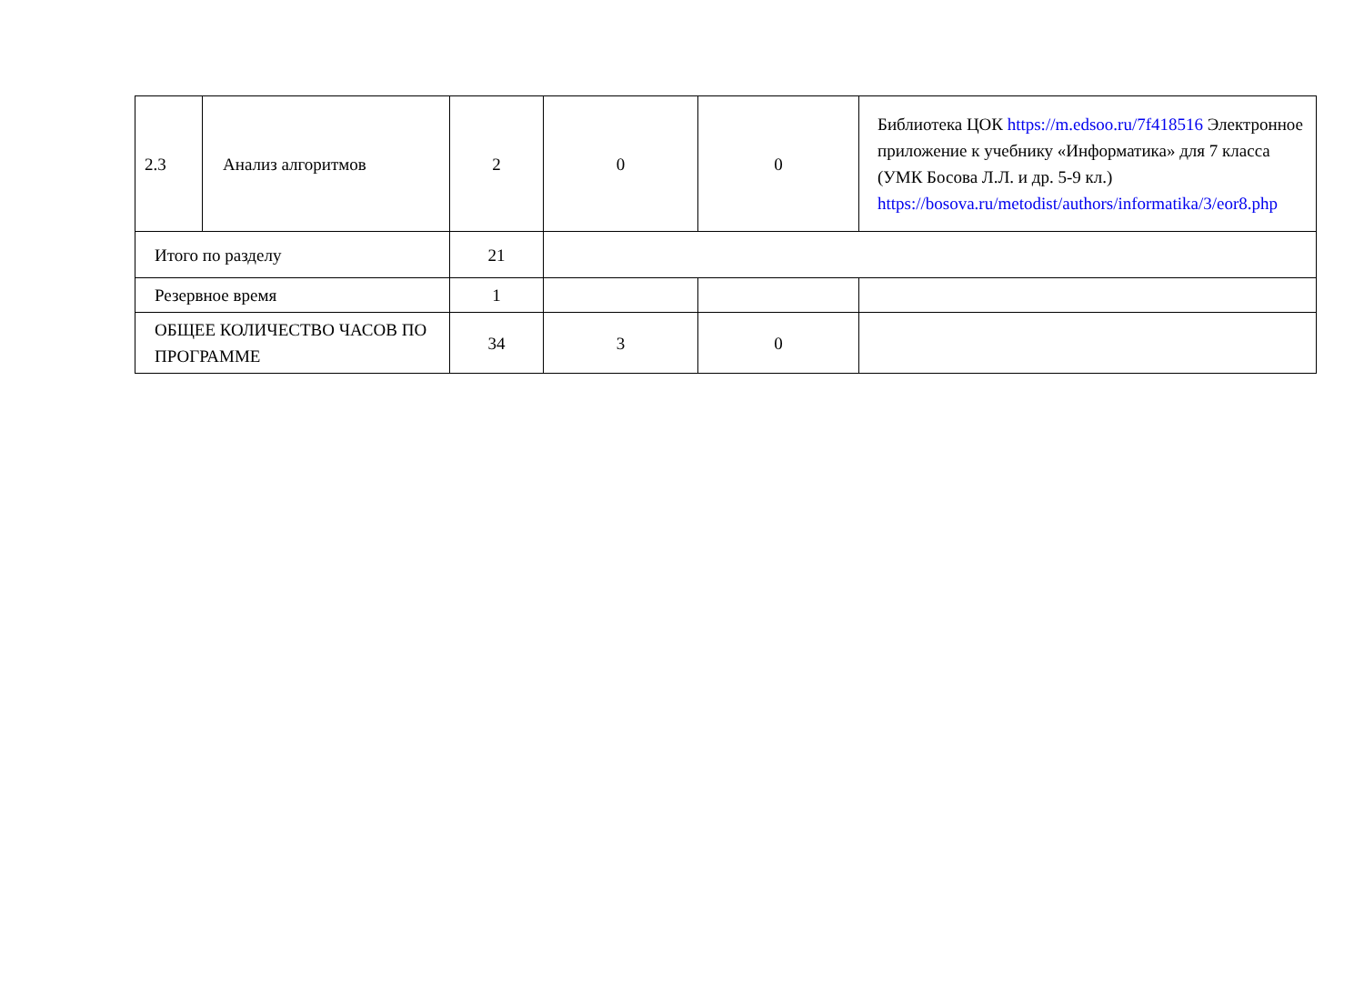| 2.3 | Анализ алгоритмов | 2 | 0 | 0 | Библиотека ЦОК https://m.edsoo.ru/7f418516 Электронное приложение к учебнику «Информатика» для 7 класса (УМК Босова Л.Л. и др. 5-9 кл.) https://bosova.ru/metodist/authors/informatika/3/eor8.php |
| Итого по разделу | | 21 | | | |
| Резервное время | | 1 | | | |
| ОБЩЕЕ КОЛИЧЕСТВО ЧАСОВ ПО ПРОГРАММЕ | | 34 | 3 | 0 | |